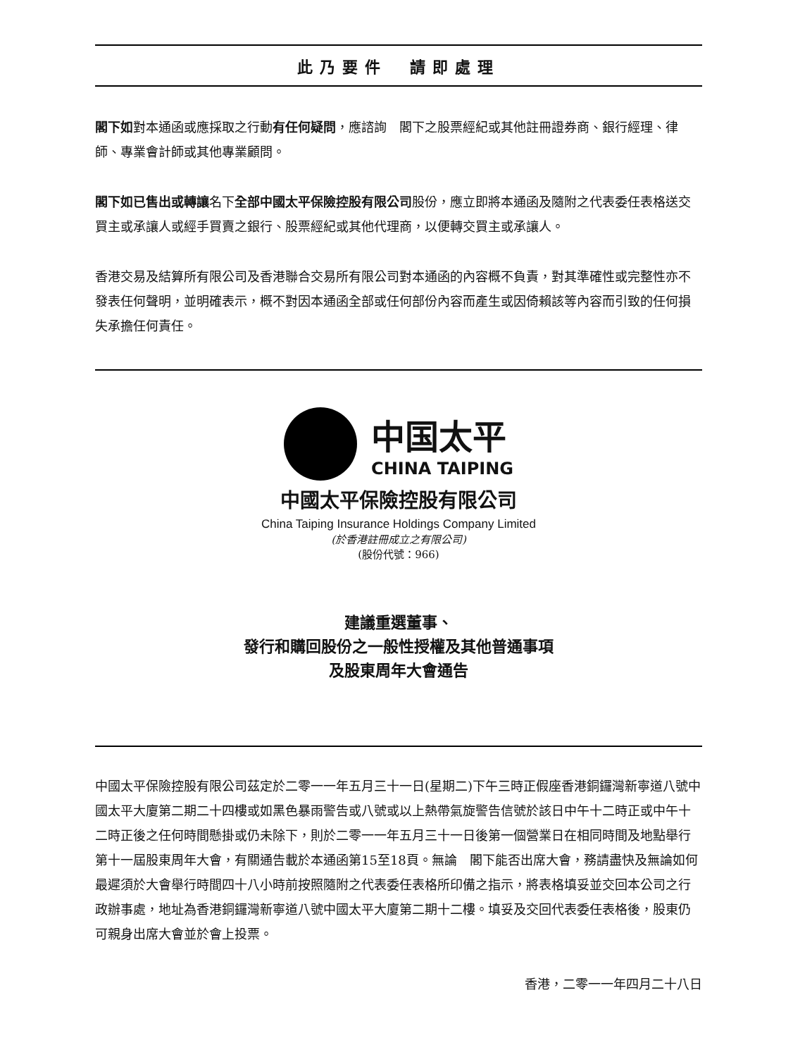此乃要件　請即處理
閣下如對本通函或應採取之行動有任何疑問，應諮詢　閣下之股票經紀或其他註冊證券商、銀行經理、律師、專業會計師或其他專業顧問。
閣下如已售出或轉讓名下全部中國太平保險控股有限公司股份，應立即將本通函及隨附之代表委任表格送交買主或承讓人或經手買賣之銀行、股票經紀或其他代理商，以便轉交買主或承讓人。
香港交易及結算所有限公司及香港聯合交易所有限公司對本通函的內容概不負責，對其準確性或完整性亦不發表任何聲明，並明確表示，概不對因本通函全部或任何部份內容而產生或因倚賴該等內容而引致的任何損失承擔任何責任。
中国太平
CHINA TAIPING
中國太平保險控股有限公司
China Taiping Insurance Holdings Company Limited
(於香港註冊成立之有限公司)
(股份代號：966)
建議重選董事、
發行和購回股份之一般性授權及其他普通事項
及股東周年大會通告
中國太平保險控股有限公司茲定於二零一一年五月三十一日(星期二)下午三時正假座香港銅鑼灣新寧道八號中國太平大廈第二期二十四樓或如黑色暴雨警告或八號或以上熱帶氣旋警告信號於該日中午十二時正或中午十二時正後之任何時間懸掛或仍未除下，則於二零一一年五月三十一日後第一個營業日在相同時間及地點舉行第十一屆股東周年大會，有關通告載於本通函第15至18頁。無論　閣下能否出席大會，務請盡快及無論如何最遲須於大會舉行時間四十八小時前按照隨附之代表委任表格所印備之指示，將表格填妥並交回本公司之行政辦事處，地址為香港銅鑼灣新寧道八號中國太平大廈第二期十二樓。填妥及交回代表委任表格後，股東仍可親身出席大會並於會上投票。
香港，二零一一年四月二十八日